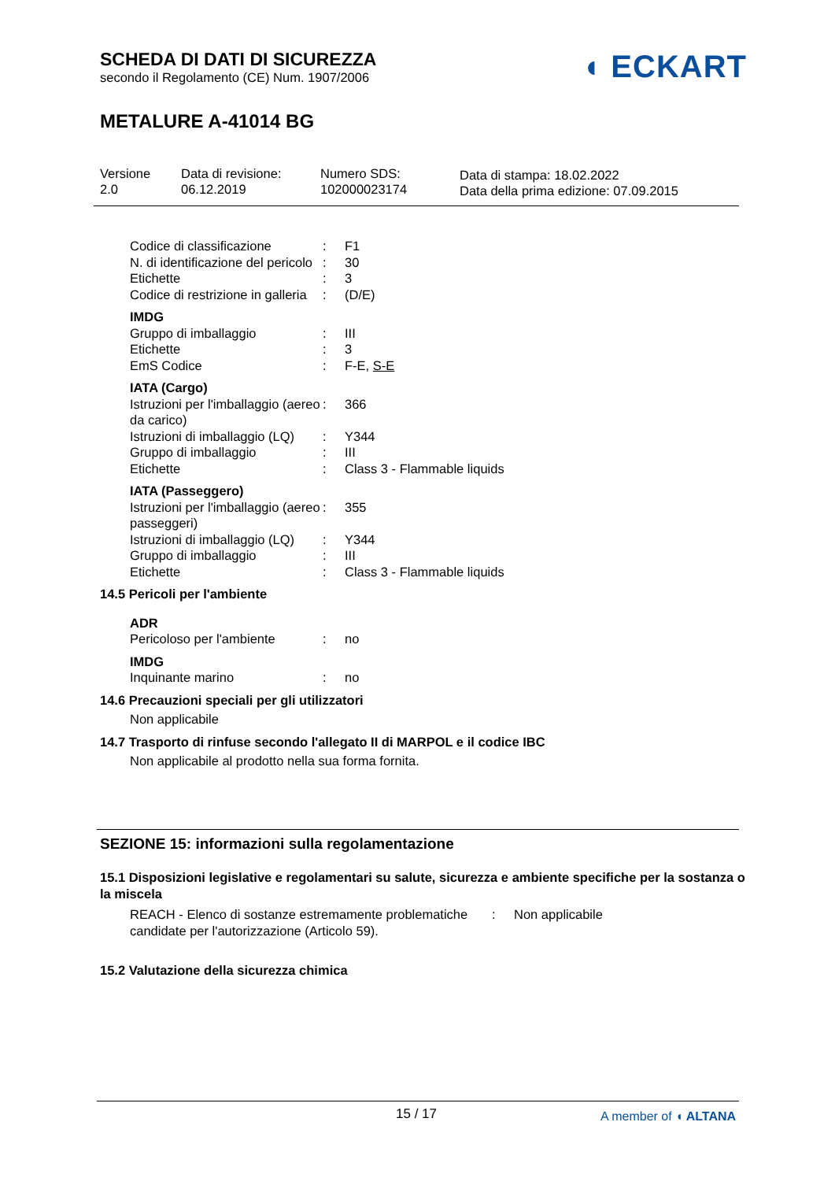SCHEDA DI DATI DI SICUREZZA
secondo il Regolamento (CE) Num. 1907/2006
METALURE A-41014 BG
◖ ECKART
Versione
2.0
Data di revisione:
06.12.2019
Numero SDS:
102000023174
Data di stampa: 18.02.2022
Data della prima edizione: 07.09.2015
Codice di classificazione
: F1
N. di identificazione del pericolo
: 30
Etichette : 3
Codice di restrizione in galleria
: (D/E)
IMDG
Gruppo di imballaggio : III
Etichette : 3
EmS Codice : F-E, S-E
IATA (Cargo)
Istruzioni per l'imballaggio (aereo da carico)
: 366
Istruzioni di imballaggio (LQ)
: Y344
Gruppo di imballaggio : III
Etichette : Class 3 - Flammable liquids
IATA (Passeggero)
Istruzioni per l'imballaggio (aereo passeggeri)
: 355
Istruzioni di imballaggio (LQ)
: Y344
Gruppo di imballaggio : III
Etichette : Class 3 - Flammable liquids
14.5 Pericoli per l'ambiente
ADR
Pericoloso per l'ambiente
: no
IMDG
Inquinante marino : no
14.6 Precauzioni speciali per gli utilizzatori
Non applicabile
14.7 Trasporto di rinfuse secondo l'allegato II di MARPOL e il codice IBC
Non applicabile al prodotto nella sua forma fornita.
SEZIONE 15: informazioni sulla regolamentazione
15.1 Disposizioni legislative e regolamentari su salute, sicurezza e ambiente specifiche per la sostanza o la miscela
REACH - Elenco di sostanze estremamente problematiche candidate per l'autorizzazione (Articolo 59).
: Non applicabile
15.2 Valutazione della sicurezza chimica
15 / 17
A member of ◖ ALTANA